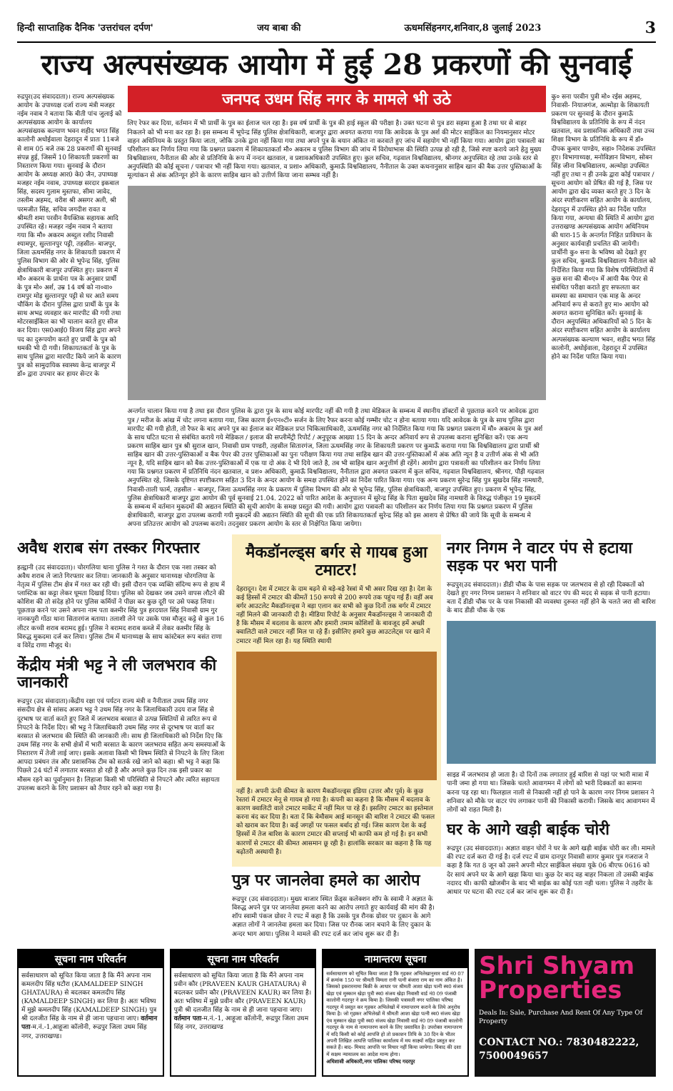हिन्दी साप्ताहिक दैनिक 'उत्तरांचल दर्पण' जय बाबा की ऊधमसिंहनगर,शनिवार,8 जुलाई 2023 3
राज्य अल्पसंख्यक आयोग में हुई 28 प्रकरणों की सुनवाई
रुद्रपुर(उद संवाददाता)। राज्य अल्पसंख्यक आयोग के उपाध्यक्ष दर्जा राज्य मंत्री मजहर नईम नवाब ने बताया कि बीती पांच जुलाई को अल्पसंख्यक आयोग के कार्यालय अल्पसंख्यक कल्याण भवन शहीद भगत सिंह कालोनी अधोईवाला देहरादून में प्रातः 11बजे से शाम 05 बजे तक 28 प्रकरणों की सुनवाई संपन्न हुई, जिसमें 10 शिकायती प्रकरणों का निस्तारण किया गया। सुनवाई के दौरान आयोग के अध्यक्ष आर0 के0 जैन, उपाध्यक्ष मजहर नईम नवाब, उपाध्यक्ष सरदार इकबाल सिंह, सदस्य गुलाम मुस्तफा, सीमा जावेद, तस्लीम अहमद, वरीश श्री असगर अली, श्री परमजीत सिंह, सचिव जगदीश रावत व श्रीमती शमा परवीन वैयक्तिक सहायक आदि उपस्थित रहे। मजहर नईम नवाब ने बताया गया कि मौ० अकरम अब्दुल रशीद निवासी श्यामपुर, सुल्तानपुर पट्टी, तहसील- बाजपुर, जिला ऊधमसिंह नगर के शिकायती प्रकरण में पुलिस विभाग की ओर से भूपेन्द्र सिंह, पुलिस क्षेत्राधिकारी बाजपुर उपस्थित हुए। प्रकरण में मौ० अकरम के प्रार्थना पत्र के अनुसार प्रार्थी के पुत्र मो० अर्श, उम्र 14 वर्ष को ना०वा० रामपुर मोड़ सुल्तानपुर पट्टी से घर आते समय चौकिंग के दौरान पुलिस द्वारा प्रार्थी के पुत्र के साथ अभद्र व्यवहार कर मारपीट की गयी तथा मोटरसाईकिल का भी चालान करते हुए सीज कर दिया। एस0आई0 विजय सिंह द्वारा अपने पद का दुरूपयोग करते हुए प्रार्थी के पुत्र को धमकी भी दी गयी। शिकायतकर्ता के पुत्र के साथ पुलिस द्वारा मारपीट किये जाने के कारण पुत्र को सामुदायिक स्वास्थ्य केन्द्र बाजपुर में डॉ० द्वारा उपचार कर हायर सेन्टर के
जनपद उधम सिंह नगर के मामले भी उठे
लिए रेफर कर दिया, वर्तमान में भी प्रार्थी के पुत्र का ईलाज चल रहा है। इस वर्ष प्रार्थी के पुत्र की हाई स्कूल की परीक्षा है। उक्त घटना से पुत्र डरा सहमा हुआ है तथा घर से बाहर निकलने को भी मना कर रहा है। इस सम्बन्ध में भूपेन्द्र सिंह पुलिस क्षेत्राधिकारी, बाजपुर द्वारा अवगत कराया गया कि आवेदक के पुत्र अर्श की मोटर साईकिल का नियमानुसार मोटर वाहन अधिनियम के प्रस्तुत किया जाता, जोकि उनके द्वारा नहीं किया गया तथा अपने पुत्र के बयान अंकित ना करवाते हुए जांच में सहयोग भी नहीं किया गया। आयोग द्वारा पत्रावली का परिशीलन कर निर्णय लिया गया कि प्रश्नगत प्रकरण में शिकायतकर्ता मौ० अकरम व पुलिस विभाग की जांच में विरोधाभास की स्थिति उत्पन्न हो रही है, जिसे स्पष्ट कराये जाने हेतु मुख्य विश्वविद्यालय, नैनीताल की ओर से प्रतिनिधि के रूप में नन्दन खतवाल, व प्रशावअधिकारी उपस्थित हुए। कुल सचिव, गढ़वाल विश्वविद्यालय, श्रीनगर अनुपस्थित रहे तथा उनके स्तर से अनुपस्थिति की कोई सूचना / पत्राचार भी नहीं किया गया। खतवाल, व प्रशा० अधिकारी, कुमाऊँ विश्वविद्यालय, नैनीताल के उक्त कथनानुसार साहिब खान की बैक उत्तर पुस्तिकाओं के मूल्यांकन से अंक अतिन्यून होने के कारण साहिब खान को उत्तीर्ण किया जाना सम्भव नहीं है।
अन्तर्गत चालान किया गया है तथा इस दौरान पुलिस के द्वारा पुत्र के साथ कोई मारपीट नहीं की गयी है तथा मेडिकल के सम्बन्ध में स्थानीय डॉक्टरों से पूछताछ करने पर आवेदक द्वारा पुत्र / मरीज के आंख में चोट लगना बताया गया, जिस कारण ई०एन०टी० सर्जन के लिए रैफर करना कोई गम्भीर चोट न होना बताया गया। यदि आवेदक के पुत्र के साथ पुलिस द्वारा मारपीट की गयी होती, तो रैफर के बाद अपने पुत्र का ईलाज कर मेडिकल प्रप्त चिकित्साधिकारी, ऊधमसिंह नगर को निर्देशित किया गया कि प्रश्नगत प्रकरण में मौ० अकरम के पुत्र अर्श के साथ घटित घटना से संबंधित कराये गये मेडिकल / इलाज की सप्लीमेंट्री रिपोर्ट / अनुपूरक आख्या 15 दिन के अन्दर अनिवार्य रूप से उपलब्ध कराना सुनिश्चित करें। एक अन्य प्रकरण साहिब खान पुत्र श्री सुराज खान, निवासी ग्राम पण्डरी, तहसील सितारगंज, जिला ऊधमसिंह नगर के शिकायती प्रकरण पर कुमाऊँ कराया गया कि विश्वविद्यालय द्वारा प्रार्थी श्री साहिब खान की उत्तर-पुस्तिकाओं व बैक पेपर की उत्तर पुस्तिकाओं का पुनः परीक्षण किया गया तथा साहिब खान की उत्तर-पुस्तिकाओं में अंक अति न्यून है व उत्तीर्ण अंक से भी अति न्यून है, यदि साहिब खान को बैक उत्तर-पुस्तिकाओं में एक या दो अंक दे भी दिये जाते है, तब भी साहिब खान अनुत्तीर्ण ही रहेंगे। आयोग द्वारा पत्रावली का परिशीलन कर निर्णय लिया गया कि प्रश्नगत प्रकरण में प्रतिनिधि नंदन खतवाल, व प्रश० अधिकारी, कुमाऊँ विश्वविद्यालय, नैनीताल द्वारा अवगत प्रकरण में कुल सचिव, गढ़वाल विश्वविद्यालय, श्रीनगर, पौड़ी गढ़वाल अनुपस्थित रहे, जिसके दृष्टिगत स्पष्टीकरण सहित 3 दिन के अन्दर आयोग के समक्ष उपस्थित होने का निर्देश पारित किया गया। एक अन्य प्रकरण सुरेन्द्र सिंह पुत्र सुखदेव सिंह नामधारी, निवासी-ताली फार्म, तहसील - बाजपुर, जिला ऊधमसिंह नगर के प्रकरण में पुलिस विभाग की ओर से भूपेन्द्र सिंह, पुलिस क्षेत्राधिकारी, बाजपुर उपस्थित हुए। प्रकरण में भूपेन्द्र सिंह, पुलिस क्षेत्राधिकारी बाजपुर द्वारा आयोग की पूर्व सुनवाई 21.04. 2022 को पारित आदेश के अनुपालन में सुरेन्द्र सिंह के पिता सुखदेव सिंह नामधारी के विरुद्ध पंजीकृत 19 मुकदमें के सम्बन्ध में वर्तमान मुकदमों की अद्यतन स्थिति की सूची आयोग के समक्ष प्रस्तुत की गयी। आयोग द्वारा पत्रावली का परिशीलन कर निर्णय लिया गया कि प्रश्नगत प्रकरण में पुलिस क्षेत्राधिकारी, बाजपुर द्वारा उपलब्ध करायी गयी मुकदमें की अद्यतन स्थिति की सूची की एक प्रति शिकायतकर्ता सुरेन्द्र सिंह को इस आशय से प्रेषित की जाये कि सूची के सम्बन्ध मे अपना प्रतिउत्तर आयोग को उपलब्ध कराये। तदनुसार प्रकरण आयोग के स्तर से निक्षेपित किया जायेगा।
कु० सना परवीन पुत्री मो० रईस अहमद, निवासी- नियाजगंज, अल्मोड़ा के शिकायती प्रकरण पर सुनवाई के दौरान कुमाऊँ विश्वविद्यालय के प्रतिनिधि के रूप में नंदन खतवाल, वव प्रशासनिक अधिकारी तथा उच्च शिक्षा विभाग के प्रतिनिधि के रूप में डॉ० दीपक कुमार पाण्डेय, सहा० निदेशक उपस्थित हुए। विभागाध्यक्ष, मनोविज्ञान विभाग, सोबन सिंह जीना विश्वविद्यालय, अल्मोड़ा उपस्थित नहीं हुए तथा न ही उनके द्वारा कोई पत्राचार / सूचना आयोग को प्रेषित की गई है, जिस पर आयोग द्वारा खेद व्यक्त करते हुए 3 दिन के अंदर स्पष्टीकरण सहित आयोग के कार्यालय, देहरादून में उपस्थित होने का निर्देश पारित किया गया, अन्यथा की स्थिति में आयोग द्वारा उत्तराखण्ड अल्पसंख्यक आयोग अधिनियम की धारा-15 के अन्तर्गत निहित प्राविधान के अनुसार कार्यवाही प्रचलित की जायेगी। प्रार्थीनी कु० सना के भविष्य को देखते हुए कुल सचिव, कुमाऊँ विश्वविद्यालय नैनीताल को निर्देशित किया गया कि विशेष परिस्थितियों में कुछ सना की बी०ए० में आयी बैक पेपर से संबंधित परीक्षा कराते हुए सफलता कर समस्या का समाधान एक माह के अन्दर अनिवार्य रूप से कराते हुए मा० आयोग को अवगत कराना सुनिश्चित करें। सुनवाई के दौरान अनुपस्थित अधिकारियों को 5 दिन के अंदर स्पष्टीकरण सहित आयोग के कार्यालय अल्पसंख्यक कल्याण भवन, शहीद भगत सिंह कालोनी, अधोईवाला, देहरादून में उपस्थित होने का निर्देश पारित किया गया।
अवैध शराब संग तस्कर गिरफ्तार
हल्द्वानी (उद संवाददाता)। चोरगलिया थाना पुलिस ने गश्त के दौरान एक नशा तस्कर को अवैध शराब ले जाते गिरफ्तार कर लिया। जानकारी के अनुसार थानाध्यक्ष चोरगलिया के नेतृत्व में पुलिस टीम क्षेत्र में गश्त कर रही थी। इसी दौरान एक व्यक्ति संदिग्ध रूप से हाथ में प्लास्टिक का कट्टा लेकर घूमता दिखाई दिया। पुलिस को देखकर जब उसने वापस लौटने की कोशिश की तो संदेह होने पर पुलिस कर्मियों ने पीछा कर कुछ दूरी पर उसे पकड़ लिया। पूछताछ करने पर उसने अपना नाम पता कश्मीर सिंह पुत्र हरदयाल सिंह निवासी ग्राम गुर नानकपुरी गोंठा थाना सितारगंज बताया। तलाशी लेने पर उसके पास मौजूद कट्टे से कुल 16 लीटर कच्ची शराब बरामद हुई। पुलिस ने बरामद शराब कब्जे में लेकर कश्मीर सिंह के विरुद्ध मुकदमा दर्ज कर लिया। पुलिस टीम में थानाध्यक्ष के साथ कांस्टेबल रूप बसंत राणा व विरेंद्र राणा मौजूद थे।
केंद्रीय मंत्री भट्ट ने ली जलभराव की जानकारी
रूद्रपुर (उद संवादाता)।केंद्रीय रक्षा एवं पर्यटन राज्य मंत्री व नैनीताल उधम सिंह नगर संसदीय क्षेत्र से सांसद अजय भट्ट ने उधम सिंह नगर के जिलाधिकारी उदय राज सिंह से दूरभाष पर वार्ता करते हुए जिले में जलभराव बरसात से उत्पन्न स्थितियों से त्वरित रूप से निपटने के निर्देश दिए। श्री भट्ट ने जिलाधिकारी उधम सिंह नगर से दूरभाष पर वार्ता कर बरसात से जलभराव की स्थिति की जानकारी ली। साथ ही जिलाधिकारी को निर्देश दिए कि उधम सिंह नगर के सभी क्षेत्रों में भारी बरसात के कारण जलभराव सहित अन्य समस्याओं के निस्तारण में तेजी लाई जाए। इसके अलावा किसी भी विषम स्थिति से निपटने के लिए जिला आपदा प्रबंधन तंत्र और प्रशासनिक टीम को सतर्क रखे जाने को कहा। श्री भट्ट ने कहा कि पिछले 24 घंटों में लगातार बरसात हो रही है और अगले कुछ दिन तक इसी प्रकार का मौसम रहने का पूर्वानुमान है। लिहाजा किसी भी परिस्थिति से निपटने और त्वरित सहायता उपलब्ध कराने के लिए प्रशासन को तैयार रहने को कहा गया है।
मैकडॉनल्ड्स बर्गर से गायब हुआ टमाटर!
देहरादून। देश में टमाटर के दाम बढ़ने से बड़े-बड़े रेस्त्रां में भी असर दिख रहा है। देश के कई हिस्सों में टमाटर की कीमतें 150 रूपये से 200 रूपये तक पहुंच गई हैं। वहीं अब बर्गर आउटलेट मैकडॉनल्ड्स ने बड़ा एलान कर सभी को कुछ दिनों तक बर्गर में टमाटर नहीं मिलने की जानकारी दी है। मीडिया रिपोर्ट के अनुसार मैकडॉनल्ड्स ने जानकारी दी है कि मौसम में बदलाव के कारण और हमारी तमाम कोशिशों के बावजूद हमें अच्छी क्वालिटी वाले टमाटर नहीं मिल पा रहे हैं। इसीलिए हमारे कुछ आउटलेट्स पर खाने में टमाटर नहीं मिल रहा है। यह स्थिति स्थायी
नहीं है। अपनी ऊंची कीमत के कारण मैकडॉनल्ड्स इंडिया (उत्तर और पूर्व) के कुछ रेस्तरां में टमाटर मेनू से गायब हो गया है। कंपनी का कहना है कि मौसम में बदलाव के कारण क्वालिटी वाले टमाटर मार्केट में नहीं मिल पा रहे हैं। इसलिए टमाटर का इस्तेमाल करना बंद कर दिया है। बता दें कि बेमौसम आई मानसून की बारिश ने टमाटर की फसल को खराब कर दिया है। कई जगहों पर फसल बर्बाद हो गई। जिस कारण देश के कई हिस्सों में तेज बारिश के कारण टमाटर की सप्लाई भी काफी कम हो गई है। इन सभी कारणों से टमाटर की कीमत आसमान छू रही है। हालांकि सरकार का कहना है कि यह बढ़ोतरी अस्थायी है।
पुत्र पर जानलेवा हमले का आरोप
रूद्रपुर (उद संवाददाता)। मुख्य बाजार स्थित फ्रेंड्स कलेक्शन शॉप के स्वामी ने अज्ञात के विरुद्ध अपने पुत्र पर जानलेवा हमला करने का आरोप लगाते हुए कार्यवाई की मांग की है। शॉप स्वामी पंकज ग्रोवर ने रपट में कहा है कि उसके पुत्र रौनक ग्रोवर पर दुकान के आगे अज्ञात लोगों ने जानलेवा हमला कर दिया। जिस पर रौनक जान बचाने के लिए दुकान के अन्दर भाग आया। पुलिस ने मामले की रपट दर्ज कर जांच शुरू कर दी है।
नगर निगम ने वाटर पंप से हटाया सड़क पर भरा पानी
रूद्रपुर(उद संवाददाता)। डीडी चौक के पास सड़क पर जलभराव से हो रही दिक्कतों को देखते हुए नगर निगम प्रशासन ने शनिवार को वाटर पंप की मदद से सड़क से पानी हटाया। बता दें डीडी चौक पर के पास निकासी की व्यवस्था दुरूस्त नहीं होने के चलते जरा सी बारिश के बाद डीडी चौक के एक
साइड में जलभराव हो जाता है। दो दिनों तक लगातार हुई बारिश से यहां पर भारी मात्रा में पानी जमा हो गया था। जिसके चलते आवागमन में लोगों को भारी दिक्कतों का सामना करना पड़ रहा था। फिलहाल नाली से निकासी नहीं हो पाने के कारण नगर निगम प्रशासन ने शनिवार को मौके पर वाटर पंप लगाकर पानी की निकासी करायी। जिसके बाद आवागमन में लोगों को राहत मिली है।
घर के आगे खड़ी बाईक चोरी
रूद्रपुर (उद संवाददाता)। अज्ञात वाहन चोरों ने घर के आगे खड़ी बाईक चोरी कर ली। मामले की रपट दर्ज करा दी गई है। दर्ज रपट में ग्राम दानपुर निवासी सागर कुमार पुत्र गजराज ने कहा है कि गत 8 जून को उसने अपनी मोटर साईकिल संख्या यूके 06 बीएफ 0616 को देर सायं अपने घर के आगे खड़ा किया था। कुछ देर बाद वह बाहर निकला तो उसकी बाईक नदारद थी। काफी खोजबीन के बाद भी बाईक का कोई पता नही चला। पुलिस ने तहरीर के आधार पर घटना की रपट दर्ज कर जांच शुरू कर दी है।
सूचना नाम परिवर्तन
सर्वसाधारण को सूचित किया जाता है कि मैंने अपना नाम कमलदीप सिंह घटौरा (KAMALDEEP SINGH GHATAURA) से बदलकर कमलदीप सिंह (KAMALDEEP SINGH) कर लिया है। अतः भविष्य में मुझे कमलदीप सिंह (KAMALDEEP SINGH) पुत्र श्री दलजीत सिंह के नाम से ही जाना पहचाना जाए। वर्तमान पता-म.नं.-1,आहूजा कॉलोनी, रूद्रपुर जिला उधम सिंह नगर, उत्तराखण्ड।
सूचना नाम परिवर्तन
सर्वसाधारण को सूचित किया जाता है कि मैंने अपना नाम प्रवीन कौर (PRAVEEN KAUR GHATAURA) से बदलकर प्रवीन कौर (PRAVEEN KAUR) कर लिया है। अतः भविष्य में मुझे प्रवीन कौर (PRAVEEN KAUR) पुत्री श्री दलजीत सिंह के नाम से ही जाना पहचाना जाए। वर्तमान पता-म.नं.-1, आहूजा कॉलोनी, रूद्रपुर जिला उधम सिंह नगर, उत्तराखण्ड
नामान्तरण सूचना
सर्वसाधारण को सूचित किया जाता है कि गृहकर अभिलेखानुसार वार्ड नं0 07 में क्रमांक 150 पर श्रीमती विमला रानी पत्नी बंजारा राम का नाम अंकित है। जिसको इकरारनामा बिक्री के आधार पर श्रीमती आशा खेड़ा पत्नी स्व0 संजय खेड़ा एवं मुस्कान खेड़ा पुत्री स्व0 संजय खेड़ा निवासी वार्ड नं0 09 पंजाबी कालोनी गदरपुर ने क्रय किया है। जिसकी पत्रावली नगर पालिका परिषद गदरपुर में प्रस्तुत कर गृहकर अभिलेखों में नामान्तरण कराने के लिये अनुरोध किया है। जो गृहकर अभिलेखों में श्रीमती आशा खेड़ा पत्नी स्व0 संजय खेड़ा एंव मुस्कान खेड़ा पुत्री स्व0 संजय खेड़ा निवासी वार्ड नं0 09 पंजाबी कालोनी गदरपुर के नाम से नामान्तरण करने के लिए प्रस्तावित है। उपरोक्त नामान्तरण में यदि किसी को कोई आपत्ति हो तो प्रकाशन तिथि के 30 दिन के भीतर अपनी लिखित आपत्ति पालिका कार्यालय में मय साक्ष्यों सहित प्रस्तुत कर सकते हैं। बाद- मियाद आपत्ति पर विचार नहीं किया जायेगा। विवाद की दशा में सक्षम न्यायालय का आदेश मान्य होगा।
अधिशासी अधिकारी,नगर पालिका परिषद गदरपुर
Shri Shyam Properties
Deals In: Sale, Purchase And Rent Of Any Type Of Property
CONTACT NO.: 7830482222, 7500049657